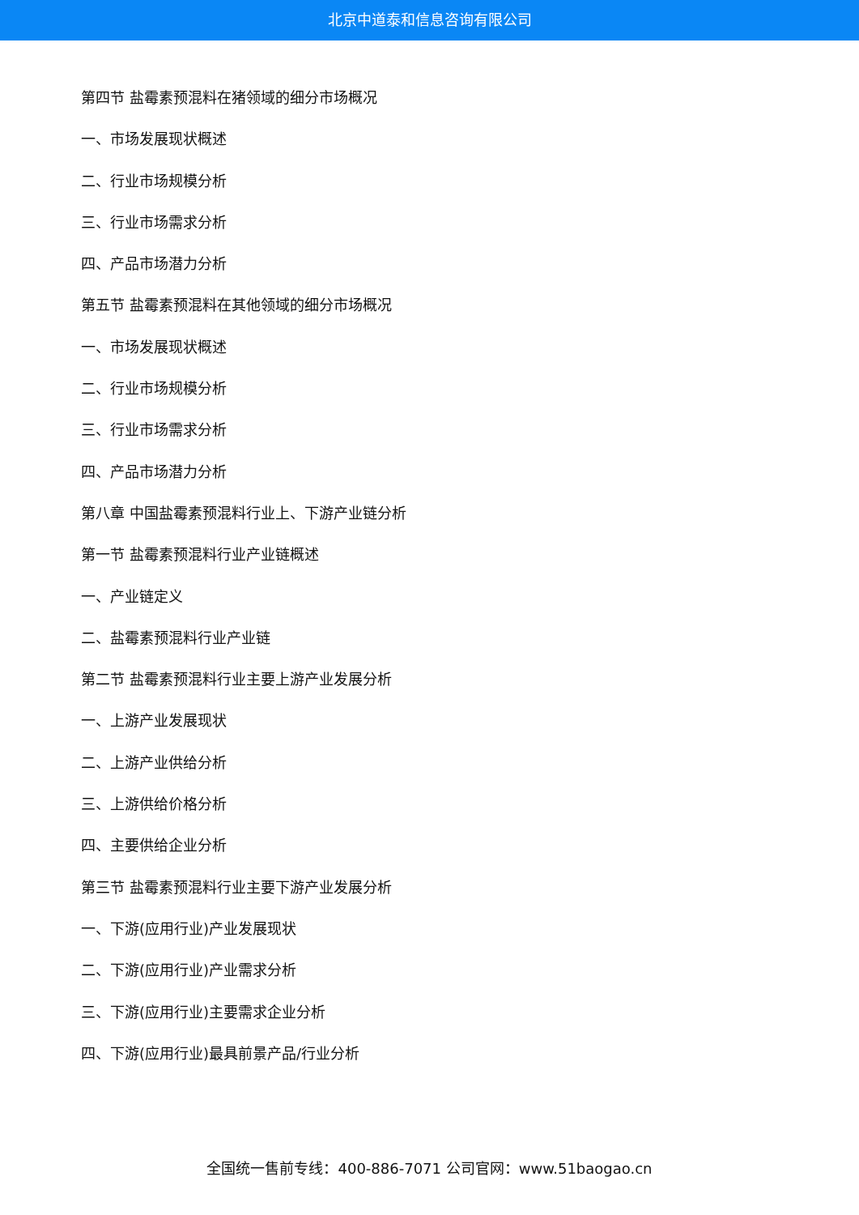北京中道泰和信息咨询有限公司
第四节 盐霉素预混料在猪领域的细分市场概况
一、市场发展现状概述
二、行业市场规模分析
三、行业市场需求分析
四、产品市场潜力分析
第五节 盐霉素预混料在其他领域的细分市场概况
一、市场发展现状概述
二、行业市场规模分析
三、行业市场需求分析
四、产品市场潜力分析
第八章 中国盐霉素预混料行业上、下游产业链分析
第一节 盐霉素预混料行业产业链概述
一、产业链定义
二、盐霉素预混料行业产业链
第二节 盐霉素预混料行业主要上游产业发展分析
一、上游产业发展现状
二、上游产业供给分析
三、上游供给价格分析
四、主要供给企业分析
第三节 盐霉素预混料行业主要下游产业发展分析
一、下游(应用行业)产业发展现状
二、下游(应用行业)产业需求分析
三、下游(应用行业)主要需求企业分析
四、下游(应用行业)最具前景产品/行业分析
全国统一售前专线：400-886-7071 公司官网：www.51baogao.cn